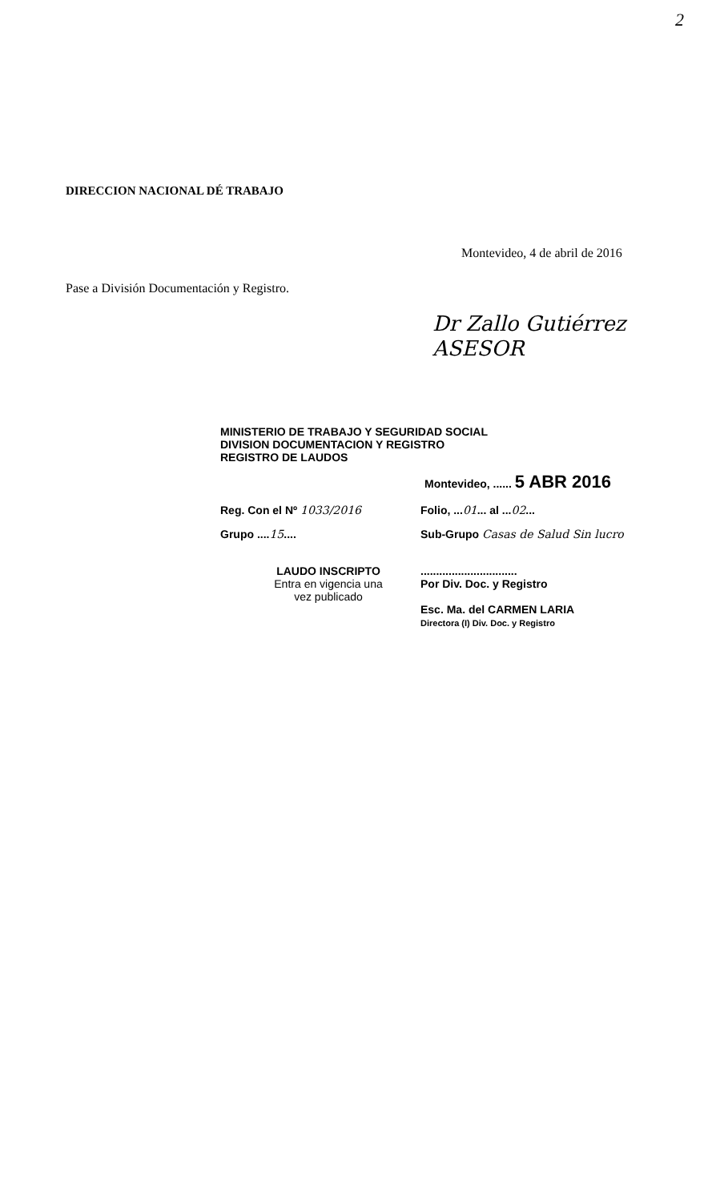2
DIRECCION NACIONAL DÉ TRABAJO
Montevideo, 4 de abril de 2016
Pase a División Documentación y Registro.
Dr Zallo Gutiérrez
ASESOR
MINISTERIO DE TRABAJO Y SEGURIDAD SOCIAL
DIVISION DOCUMENTACION Y REGISTRO
REGISTRO DE LAUDOS
Montevideo, ...... 5 ABR 2016
Reg. Con el Nº 1033/2016 Folio, ...01... al ...02...
Grupo ....15.... Sub-Grupo Casas de Salud Sin lucro
LAUDO INSCRIPTO
Entra en vigencia una vez publicado
...............................
Por Div. Doc. y Registro
Esc. Ma. del CARMEN LARIA
Directora (I) Div. Doc. y Registro